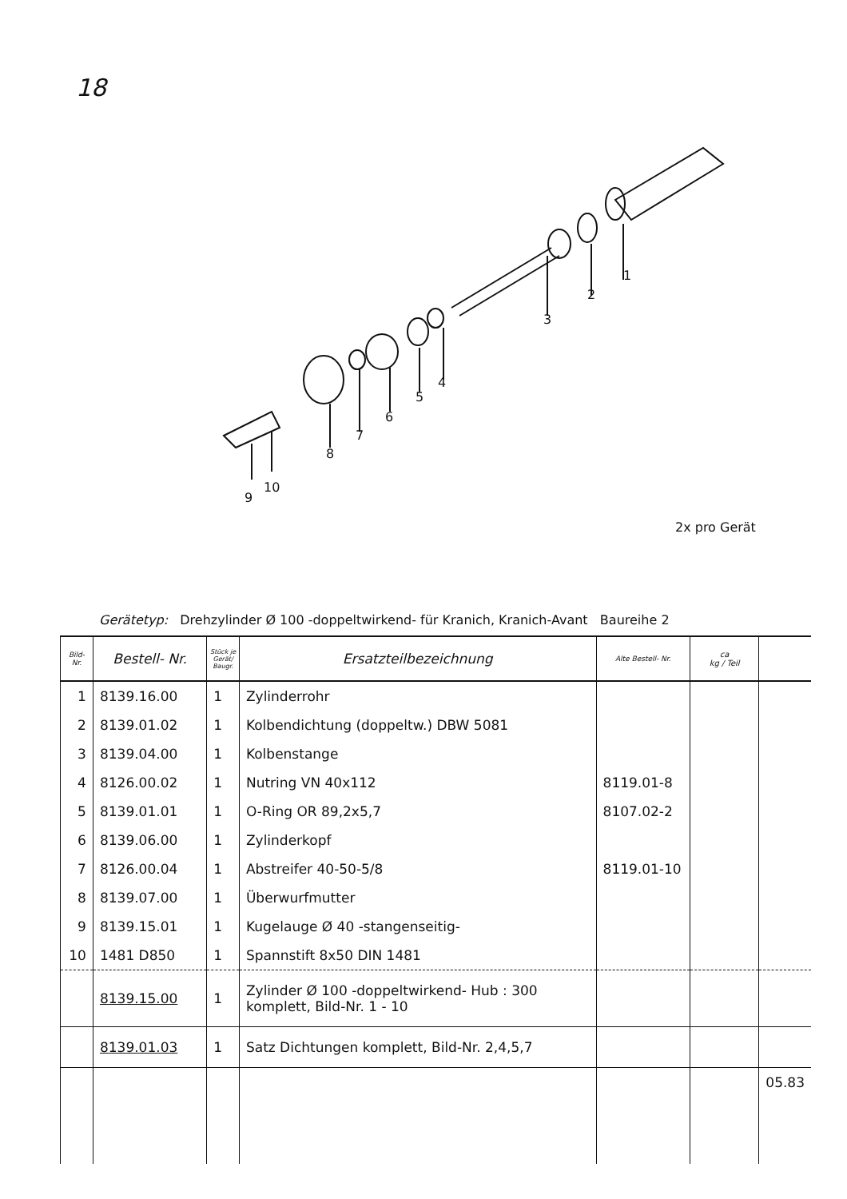18
1
2
3
4
5
6
7
8
9
10
2x pro Gerät
Gerätetyp: Drehzylinder Ø 100 -doppeltwirkend- für Kranich, Kranich-Avant Baureihe 2
| Bild- Nr. | Bestell- Nr. | Stück je Gerät/ Baugr. | Ersatzteilbezeichnung | Alte Bestell- Nr. | ca kg / Teil | |
| --- | --- | --- | --- | --- | --- | --- |
| 1 | 8139.16.00 | 1 | Zylinderrohr | | | |
| 2 | 8139.01.02 | 1 | Kolbendichtung (doppeltw.) DBW 5081 | | | |
| 3 | 8139.04.00 | 1 | Kolbenstange | | | |
| 4 | 8126.00.02 | 1 | Nutring VN 40x112 | 8119.01-8 | | |
| 5 | 8139.01.01 | 1 | O-Ring OR 89,2x5,7 | 8107.02-2 | | |
| 6 | 8139.06.00 | 1 | Zylinderkopf | | | |
| 7 | 8126.00.04 | 1 | Abstreifer 40-50-5/8 | 8119.01-10 | | |
| 8 | 8139.07.00 | 1 | Überwurfmutter | | | |
| 9 | 8139.15.01 | 1 | Kugelauge Ø 40 -stangenseitig- | | | |
| 10 | 1481 D850 | 1 | Spannstift 8x50 DIN 1481 | | | |
| | 8139.15.00 | 1 | Zylinder Ø 100 -doppeltwirkend- Hub : 300 komplett, Bild-Nr. 1 - 10 | | | |
| | 8139.01.03 | 1 | Satz Dichtungen komplett, Bild-Nr. 2,4,5,7 | | | |
| | | | | | | 05.83 |